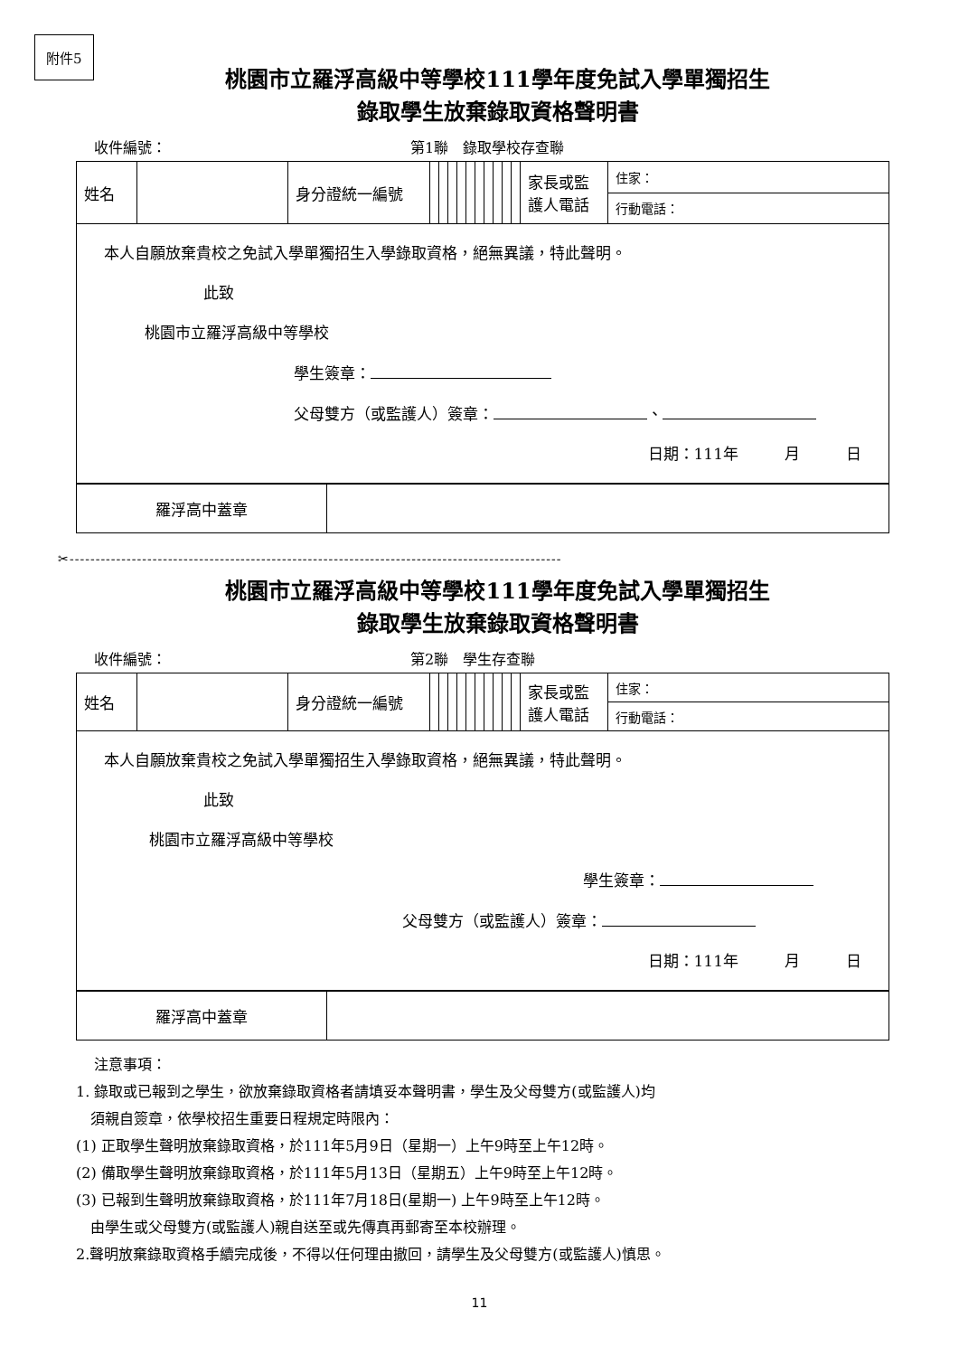附件5
桃園市立羅浮高級中等學校111學年度免試入學單獨招生
錄取學生放棄錄取資格聲明書
收件編號： 第1聯　錄取學校存查聯
| 姓名 | | 身分證統一編號 | | | | | | | | | | | 家長或監護人電話 | 住家： |
| | | | | | | | | | | | | | | 行動電話： |
| 本人自願放棄貴校之免試入學單獨招生入學錄取資格，絕無異議，特此聲明。 此致 桃園市立羅浮高級中等學校 學生簽章： 父母雙方（或監護人）簽章： 、 日期：111年 月 日 | | | | | | | | | | | | | | |
| 羅浮高中蓋章 | |
✂-----------------------------------------------------------------------------------------------
桃園市立羅浮高級中等學校111學年度免試入學單獨招生
錄取學生放棄錄取資格聲明書
收件編號： 第2聯　學生存查聯
| 姓名 | | 身分證統一編號 | | | | | | | | | | | 家長或監護人電話 | 住家： |
| | | | | | | | | | | | | | | 行動電話： |
| 本人自願放棄貴校之免試入學單獨招生入學錄取資格，絕無異議，特此聲明。 此致 桃園市立羅浮高級中等學校 學生簽章： 父母雙方（或監護人）簽章： 日期：111年 月 日 | | | | | | | | | | | | | | |
| 羅浮高中蓋章 | |
注意事項：
1. 錄取或已報到之學生，欲放棄錄取資格者請填妥本聲明書，學生及父母雙方(或監護人)均
　須親自簽章，依學校招生重要日程規定時限內：
(1) 正取學生聲明放棄錄取資格，於111年5月9日（星期一）上午9時至上午12時。
(2) 備取學生聲明放棄錄取資格，於111年5月13日（星期五）上午9時至上午12時。
(3) 已報到生聲明放棄錄取資格，於111年7月18日(星期一) 上午9時至上午12時。
　由學生或父母雙方(或監護人)親自送至或先傳真再郵寄至本校辦理。
2.聲明放棄錄取資格手續完成後，不得以任何理由撤回，請學生及父母雙方(或監護人)慎思。
11